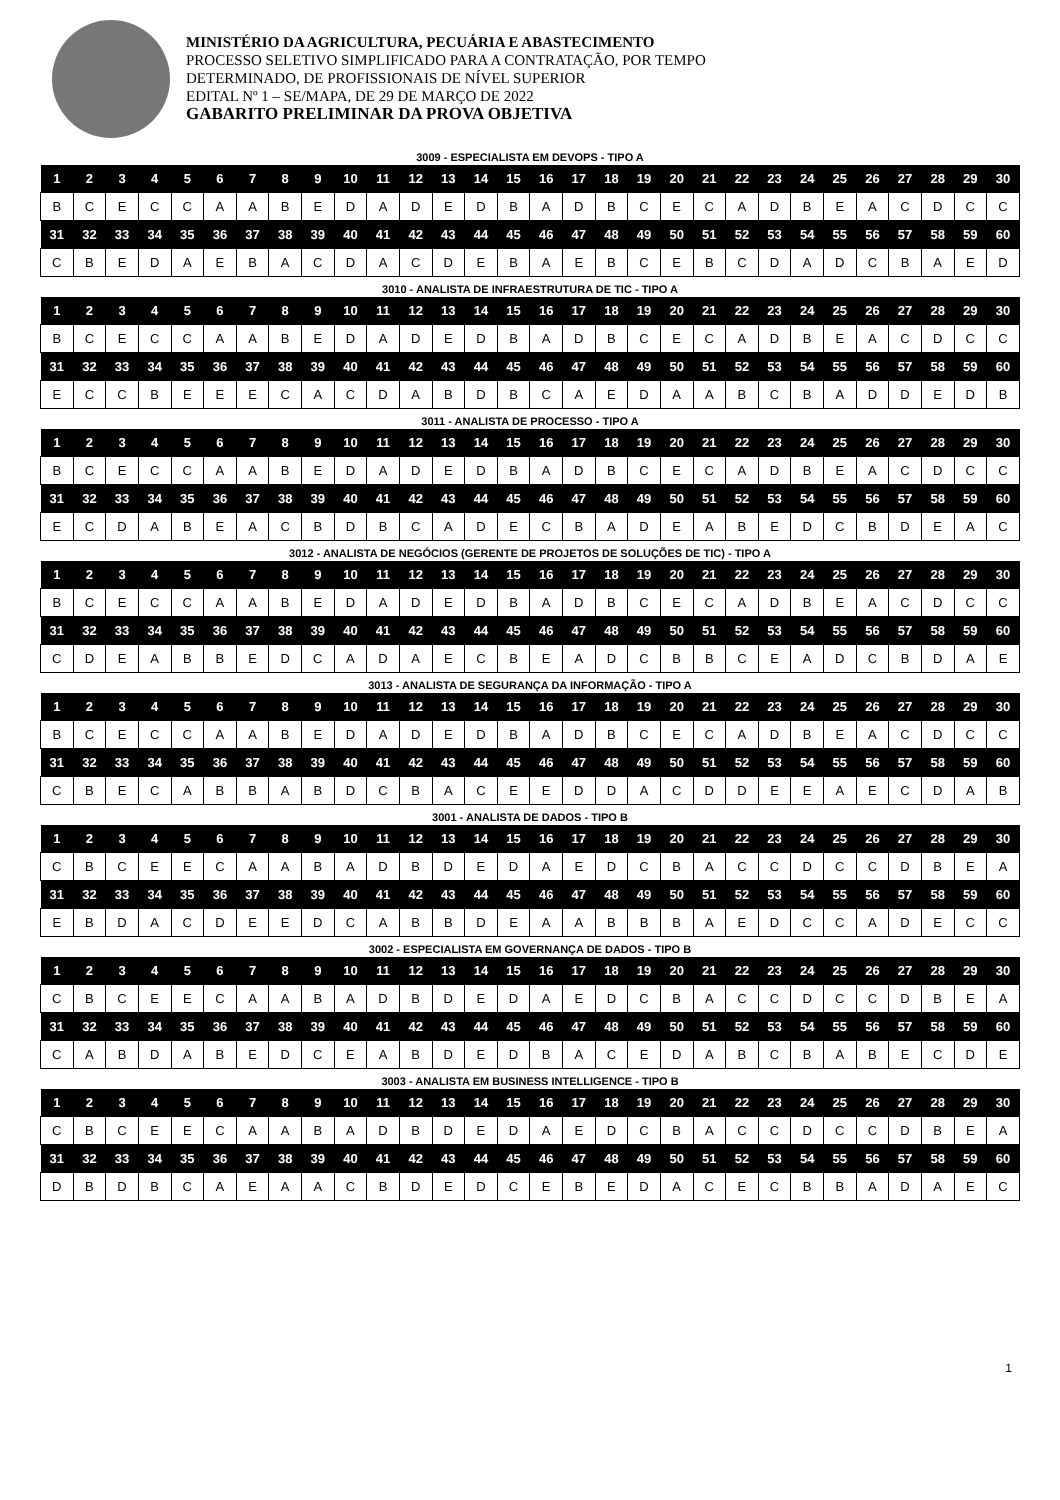MINISTÉRIO DA AGRICULTURA, PECUÁRIA E ABASTECIMENTO
PROCESSO SELETIVO SIMPLIFICADO PARA A CONTRATAÇÃO, POR TEMPO
DETERMINADO, DE PROFISSIONAIS DE NÍVEL SUPERIOR
EDITAL Nº 1 – SE/MAPA, DE 29 DE MARÇO DE 2022
GABARITO PRELIMINAR DA PROVA OBJETIVA
3009 - ESPECIALISTA EM DEVOPS - TIPO A
| 1 | 2 | 3 | 4 | 5 | 6 | 7 | 8 | 9 | 10 | 11 | 12 | 13 | 14 | 15 | 16 | 17 | 18 | 19 | 20 | 21 | 22 | 23 | 24 | 25 | 26 | 27 | 28 | 29 | 30 |
| --- | --- | --- | --- | --- | --- | --- | --- | --- | --- | --- | --- | --- | --- | --- | --- | --- | --- | --- | --- | --- | --- | --- | --- | --- | --- | --- | --- | --- | --- |
| B | C | E | C | C | A | A | B | E | D | A | D | E | D | B | A | D | B | C | E | C | A | D | B | E | A | C | D | C | C |
| 31 | 32 | 33 | 34 | 35 | 36 | 37 | 38 | 39 | 40 | 41 | 42 | 43 | 44 | 45 | 46 | 47 | 48 | 49 | 50 | 51 | 52 | 53 | 54 | 55 | 56 | 57 | 58 | 59 | 60 |
| C | B | E | D | A | E | B | A | C | D | A | C | D | E | B | A | E | B | C | E | B | C | D | A | D | C | B | A | E | D |
3010 - ANALISTA DE INFRAESTRUTURA DE TIC - TIPO A
| 1 | 2 | 3 | 4 | 5 | 6 | 7 | 8 | 9 | 10 | 11 | 12 | 13 | 14 | 15 | 16 | 17 | 18 | 19 | 20 | 21 | 22 | 23 | 24 | 25 | 26 | 27 | 28 | 29 | 30 |
| --- | --- | --- | --- | --- | --- | --- | --- | --- | --- | --- | --- | --- | --- | --- | --- | --- | --- | --- | --- | --- | --- | --- | --- | --- | --- | --- | --- | --- | --- |
| B | C | E | C | C | A | A | B | E | D | A | D | E | D | B | A | D | B | C | E | C | A | D | B | E | A | C | D | C | C |
| 31 | 32 | 33 | 34 | 35 | 36 | 37 | 38 | 39 | 40 | 41 | 42 | 43 | 44 | 45 | 46 | 47 | 48 | 49 | 50 | 51 | 52 | 53 | 54 | 55 | 56 | 57 | 58 | 59 | 60 |
| E | C | C | B | E | E | E | C | A | C | D | A | B | D | B | C | A | E | D | A | A | B | C | B | A | D | D | E | D | B |
3011 - ANALISTA DE PROCESSO - TIPO A
| 1 | 2 | 3 | 4 | 5 | 6 | 7 | 8 | 9 | 10 | 11 | 12 | 13 | 14 | 15 | 16 | 17 | 18 | 19 | 20 | 21 | 22 | 23 | 24 | 25 | 26 | 27 | 28 | 29 | 30 |
| --- | --- | --- | --- | --- | --- | --- | --- | --- | --- | --- | --- | --- | --- | --- | --- | --- | --- | --- | --- | --- | --- | --- | --- | --- | --- | --- | --- | --- | --- |
| B | C | E | C | C | A | A | B | E | D | A | D | E | D | B | A | D | B | C | E | C | A | D | B | E | A | C | D | C | C |
| 31 | 32 | 33 | 34 | 35 | 36 | 37 | 38 | 39 | 40 | 41 | 42 | 43 | 44 | 45 | 46 | 47 | 48 | 49 | 50 | 51 | 52 | 53 | 54 | 55 | 56 | 57 | 58 | 59 | 60 |
| E | C | D | A | B | E | A | C | B | D | B | C | A | D | E | C | B | A | D | E | A | B | E | D | C | B | D | E | A | C |
3012 - ANALISTA DE NEGÓCIOS (GERENTE DE PROJETOS DE SOLUÇÕES DE TIC) - TIPO A
| 1 | 2 | 3 | 4 | 5 | 6 | 7 | 8 | 9 | 10 | 11 | 12 | 13 | 14 | 15 | 16 | 17 | 18 | 19 | 20 | 21 | 22 | 23 | 24 | 25 | 26 | 27 | 28 | 29 | 30 |
| --- | --- | --- | --- | --- | --- | --- | --- | --- | --- | --- | --- | --- | --- | --- | --- | --- | --- | --- | --- | --- | --- | --- | --- | --- | --- | --- | --- | --- | --- |
| B | C | E | C | C | A | A | B | E | D | A | D | E | D | B | A | D | B | C | E | C | A | D | B | E | A | C | D | C | C |
| 31 | 32 | 33 | 34 | 35 | 36 | 37 | 38 | 39 | 40 | 41 | 42 | 43 | 44 | 45 | 46 | 47 | 48 | 49 | 50 | 51 | 52 | 53 | 54 | 55 | 56 | 57 | 58 | 59 | 60 |
| C | D | E | A | B | B | E | D | C | A | D | A | E | C | B | E | A | D | C | B | B | C | E | A | D | C | B | D | A | E |
3013 - ANALISTA DE SEGURANÇA DA INFORMAÇÃO - TIPO A
| 1 | 2 | 3 | 4 | 5 | 6 | 7 | 8 | 9 | 10 | 11 | 12 | 13 | 14 | 15 | 16 | 17 | 18 | 19 | 20 | 21 | 22 | 23 | 24 | 25 | 26 | 27 | 28 | 29 | 30 |
| --- | --- | --- | --- | --- | --- | --- | --- | --- | --- | --- | --- | --- | --- | --- | --- | --- | --- | --- | --- | --- | --- | --- | --- | --- | --- | --- | --- | --- | --- |
| B | C | E | C | C | A | A | B | E | D | A | D | E | D | B | A | D | B | C | E | C | A | D | B | E | A | C | D | C | C |
| 31 | 32 | 33 | 34 | 35 | 36 | 37 | 38 | 39 | 40 | 41 | 42 | 43 | 44 | 45 | 46 | 47 | 48 | 49 | 50 | 51 | 52 | 53 | 54 | 55 | 56 | 57 | 58 | 59 | 60 |
| C | B | E | C | A | B | B | A | B | D | C | B | A | C | E | E | D | D | A | C | D | D | E | E | A | E | C | D | A | B |
3001 - ANALISTA DE DADOS - TIPO B
| 1 | 2 | 3 | 4 | 5 | 6 | 7 | 8 | 9 | 10 | 11 | 12 | 13 | 14 | 15 | 16 | 17 | 18 | 19 | 20 | 21 | 22 | 23 | 24 | 25 | 26 | 27 | 28 | 29 | 30 |
| --- | --- | --- | --- | --- | --- | --- | --- | --- | --- | --- | --- | --- | --- | --- | --- | --- | --- | --- | --- | --- | --- | --- | --- | --- | --- | --- | --- | --- | --- |
| C | B | C | E | E | C | A | A | B | A | D | B | D | E | D | A | E | D | C | B | A | C | C | D | C | C | D | B | E | A |
| 31 | 32 | 33 | 34 | 35 | 36 | 37 | 38 | 39 | 40 | 41 | 42 | 43 | 44 | 45 | 46 | 47 | 48 | 49 | 50 | 51 | 52 | 53 | 54 | 55 | 56 | 57 | 58 | 59 | 60 |
| E | B | D | A | C | D | E | E | D | C | A | B | B | D | E | A | A | B | B | B | A | E | D | C | C | A | D | E | C | C |
3002 - ESPECIALISTA EM GOVERNANÇA DE DADOS - TIPO B
| 1 | 2 | 3 | 4 | 5 | 6 | 7 | 8 | 9 | 10 | 11 | 12 | 13 | 14 | 15 | 16 | 17 | 18 | 19 | 20 | 21 | 22 | 23 | 24 | 25 | 26 | 27 | 28 | 29 | 30 |
| --- | --- | --- | --- | --- | --- | --- | --- | --- | --- | --- | --- | --- | --- | --- | --- | --- | --- | --- | --- | --- | --- | --- | --- | --- | --- | --- | --- | --- | --- |
| C | B | C | E | E | C | A | A | B | A | D | B | D | E | D | A | E | D | C | B | A | C | C | D | C | C | D | B | E | A |
| 31 | 32 | 33 | 34 | 35 | 36 | 37 | 38 | 39 | 40 | 41 | 42 | 43 | 44 | 45 | 46 | 47 | 48 | 49 | 50 | 51 | 52 | 53 | 54 | 55 | 56 | 57 | 58 | 59 | 60 |
| C | A | B | D | A | B | E | D | C | E | A | B | D | E | D | B | A | C | E | D | A | B | C | B | A | B | E | C | D | E |
3003 - ANALISTA EM BUSINESS INTELLIGENCE - TIPO B
| 1 | 2 | 3 | 4 | 5 | 6 | 7 | 8 | 9 | 10 | 11 | 12 | 13 | 14 | 15 | 16 | 17 | 18 | 19 | 20 | 21 | 22 | 23 | 24 | 25 | 26 | 27 | 28 | 29 | 30 |
| --- | --- | --- | --- | --- | --- | --- | --- | --- | --- | --- | --- | --- | --- | --- | --- | --- | --- | --- | --- | --- | --- | --- | --- | --- | --- | --- | --- | --- | --- |
| C | B | C | E | E | C | A | A | B | A | D | B | D | E | D | A | E | D | C | B | A | C | C | D | C | C | D | B | E | A |
| 31 | 32 | 33 | 34 | 35 | 36 | 37 | 38 | 39 | 40 | 41 | 42 | 43 | 44 | 45 | 46 | 47 | 48 | 49 | 50 | 51 | 52 | 53 | 54 | 55 | 56 | 57 | 58 | 59 | 60 |
| D | B | D | B | C | A | E | A | A | C | B | D | E | D | C | E | B | E | D | A | C | E | C | B | B | A | D | A | E | C |
1